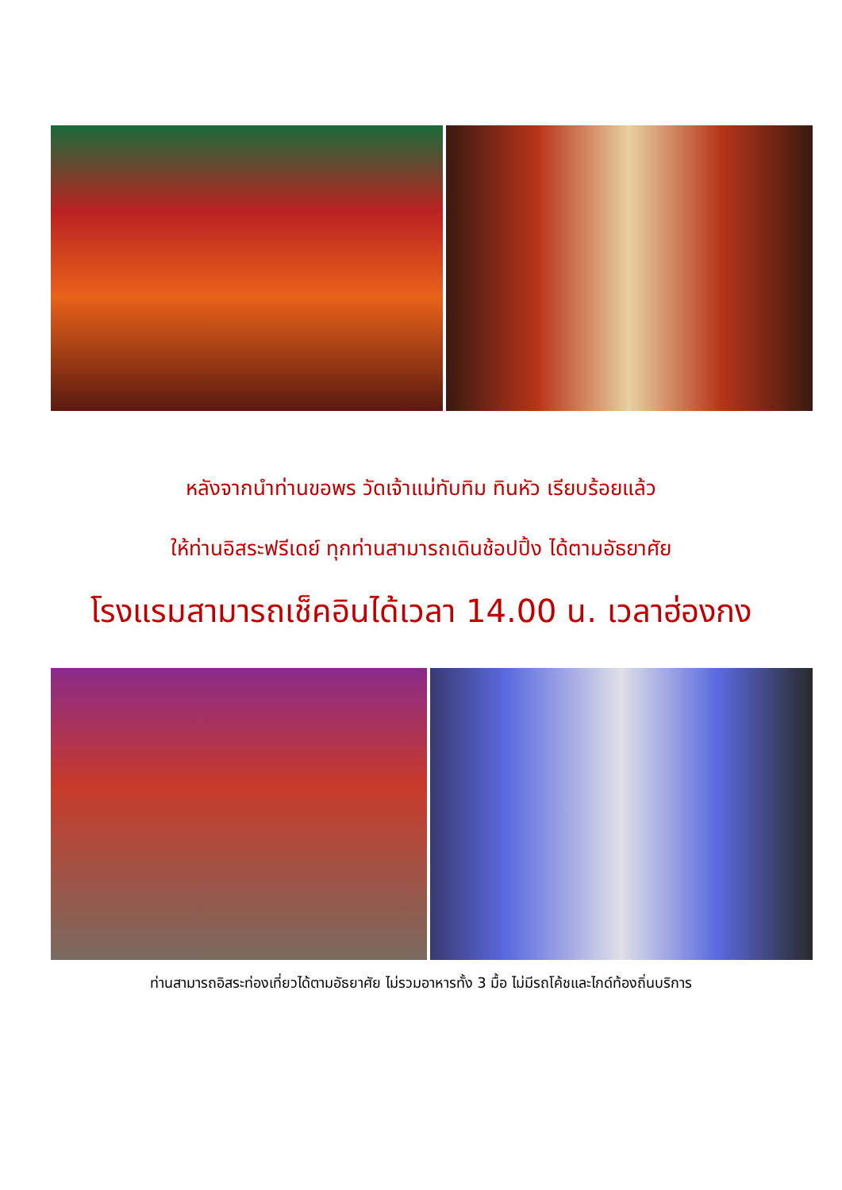หลังจากนำท่านขอพร วัดเจ้าแม่ทับทิม ทินหัว เรียบร้อยแล้ว
ให้ท่านอิสระฟรีเดย์ ทุกท่านสามารถเดินช้อปปิ้ง ได้ตามอัธยาศัย
โรงแรมสามารถเช็คอินได้เวลา 14.00 น. เวลาฮ่องกง
ท่านสามารถอิสระท่องเที่ยวได้ตามอัธยาศัย ไม่รวมอาหารทั้ง 3 มื้อ ไม่มีรถโค้ชและไกด์ท้องถิ่นบริการ